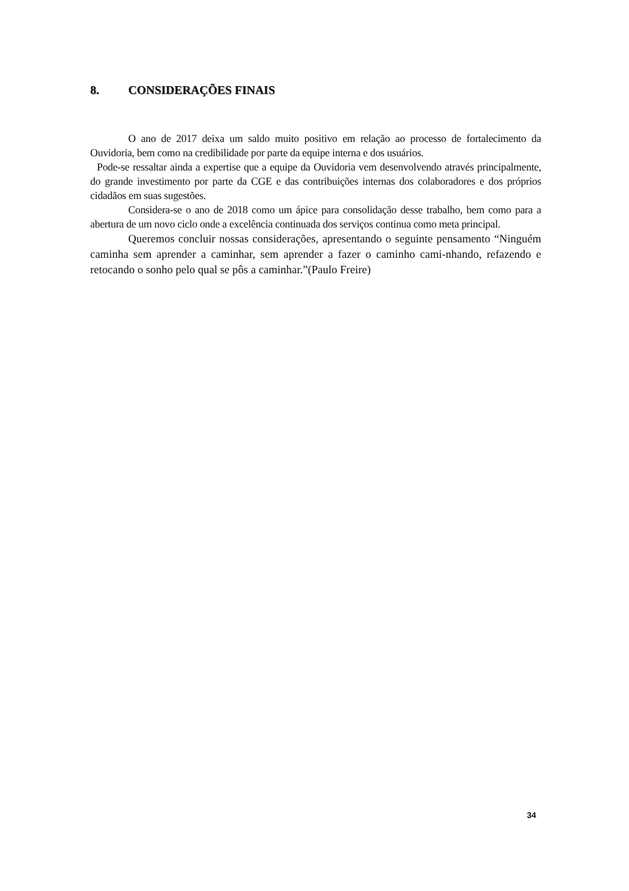8. CONSIDERAÇÕES FINAIS
O ano de 2017 deixa um saldo muito positivo em relação ao processo de fortalecimento da Ouvidoria, bem como na credibilidade por parte da equipe interna e dos usuários.
Pode-se ressaltar ainda a expertise que a equipe da Ouvidoria vem desenvolvendo através principalmente, do grande investimento por parte da CGE e das contribuições internas dos colaboradores e dos próprios cidadãos em suas sugestões.
Considera-se o ano de 2018 como um ápice para consolidação desse trabalho, bem como para a abertura de um novo ciclo onde a excelência continuada dos serviços continua como meta principal.
Queremos concluir nossas considerações, apresentando o seguinte pensamento “Ninguém caminha sem aprender a caminhar, sem aprender a fazer o caminho cami-nhando, refazendo e retocando o sonho pelo qual se pôs a caminhar.”(Paulo Freire)
34